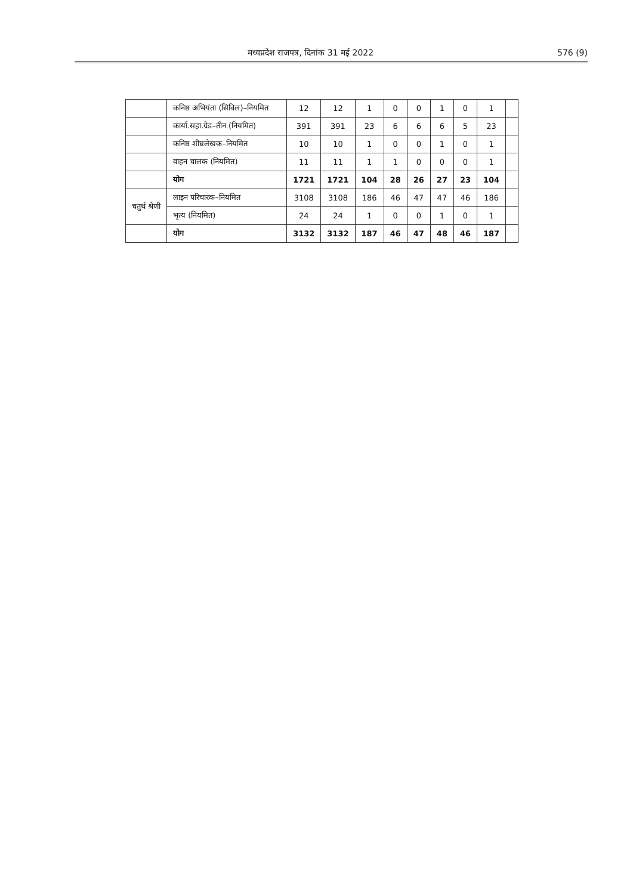मध्यप्रदेश राजपत्र, दिनांक 31 मई 2022 576 (9)
| | कनिष्ठ अभियंता (सिविल)–नियमित | 12 | 12 | 1 | 0 | 0 | 1 | 0 | 1 | |
| | कार्या.सहा.ग्रेड–तीन (नियमित) | 391 | 391 | 23 | 6 | 6 | 6 | 5 | 23 | |
| | कनिष्ठ शीघ्रलेखक–नियमित | 10 | 10 | 1 | 0 | 0 | 1 | 0 | 1 | |
| | वाहन चालक (नियमित) | 11 | 11 | 1 | 1 | 0 | 0 | 0 | 1 | |
| | योग | 1721 | 1721 | 104 | 28 | 26 | 27 | 23 | 104 | |
| चतुर्थ श्रेणी | लाइन परिचारक–नियमित | 3108 | 3108 | 186 | 46 | 47 | 47 | 46 | 186 | |
| | भृत्य (नियमित) | 24 | 24 | 1 | 0 | 0 | 1 | 0 | 1 | |
| | योग | 3132 | 3132 | 187 | 46 | 47 | 48 | 46 | 187 | |